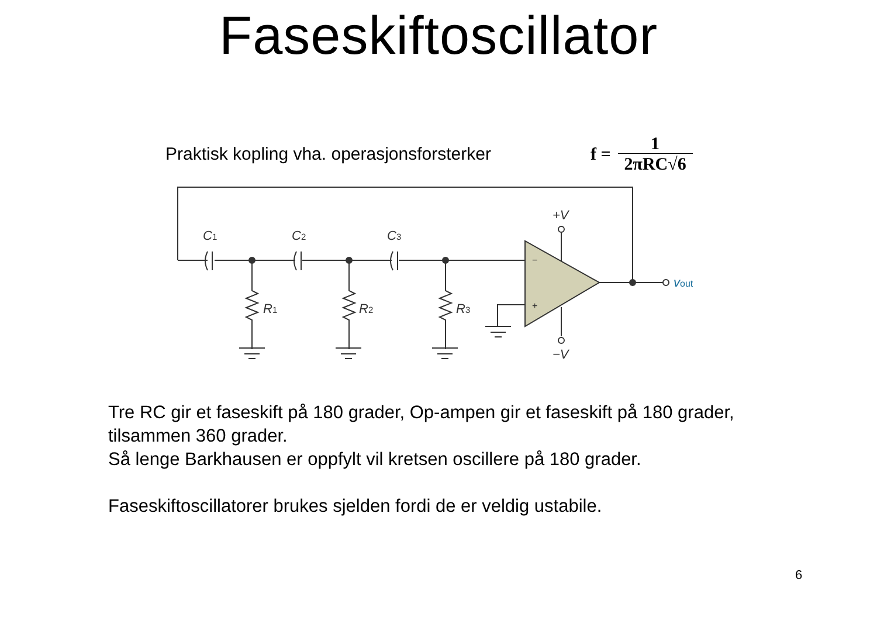Faseskiftoscillator
Praktisk kopling vha. operasjonsforsterker
f = 1 2πRC√6
C1
C2
C3
R1
R2
R3
+V
−V
−
+
vout
Tre RC gir et faseskift på 180 grader, Op-ampen gir et faseskift på 180 grader, tilsammen 360 grader.
Så lenge Barkhausen er oppfylt vil kretsen oscillere på 180 grader.
Faseskiftoscillatorer brukes sjelden fordi de er veldig ustabile.
6